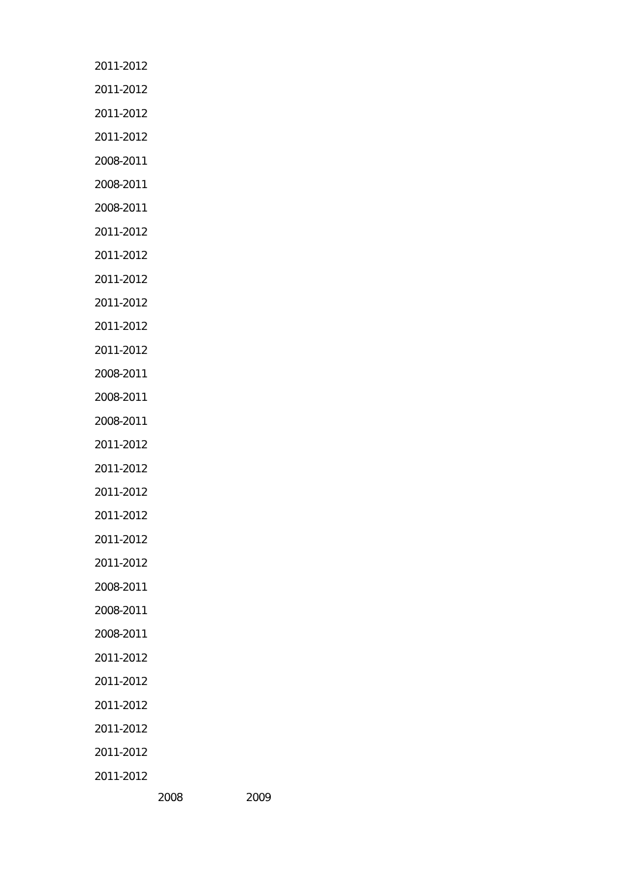2011-2012
2011-2012
2011-2012
2011-2012
2008-2011
2008-2011
2008-2011
2011-2012
2011-2012
2011-2012
2011-2012
2011-2012
2011-2012
2008-2011
2008-2011
2008-2011
2011-2012
2011-2012
2011-2012
2011-2012
2011-2012
2011-2012
2008-2011
2008-2011
2008-2011
2011-2012
2011-2012
2011-2012
2011-2012
2011-2012
2011-2012
2008 2009